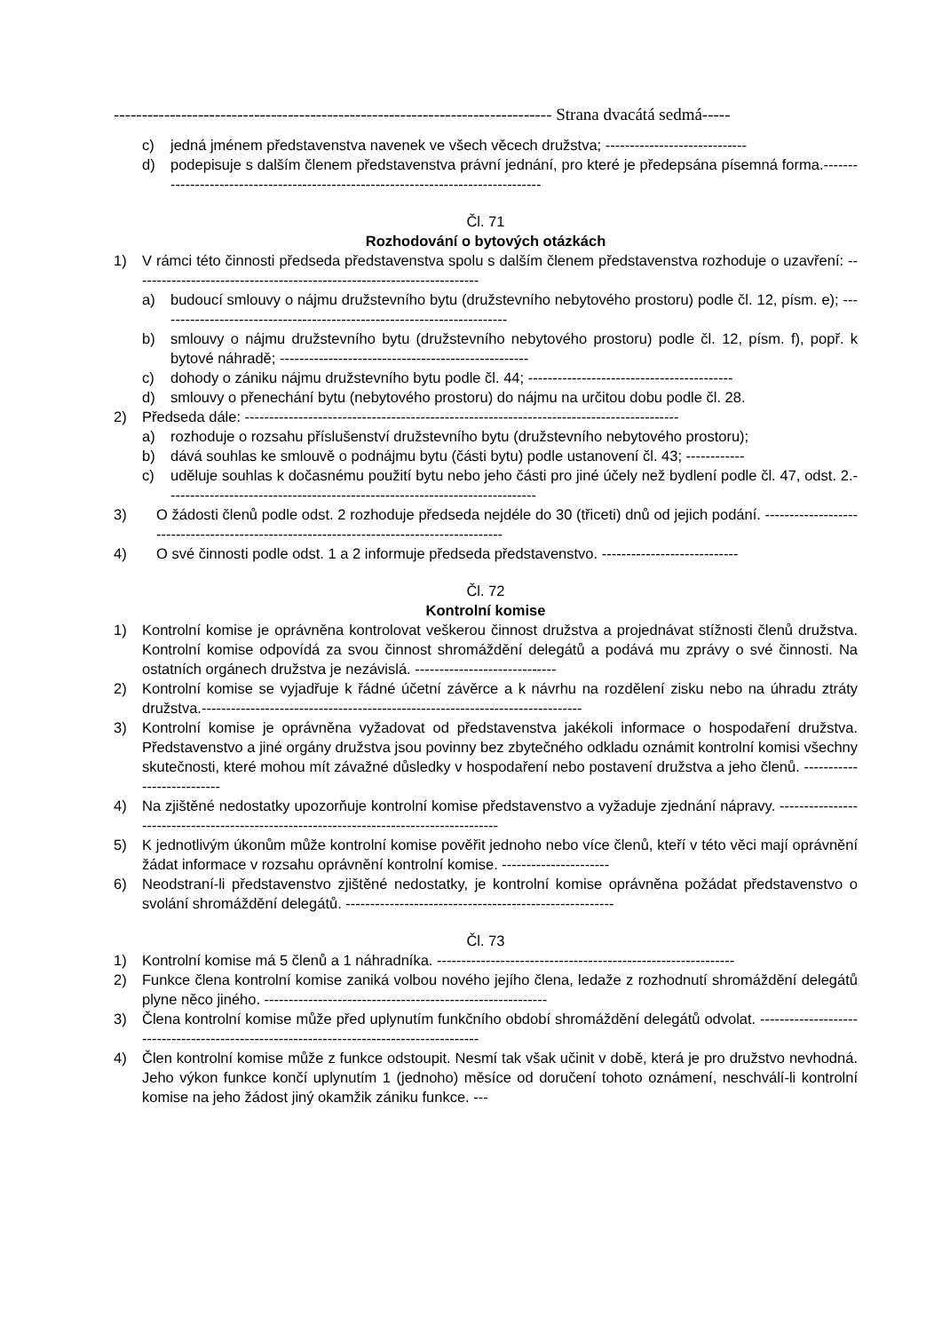------------------------------------------------------------------------------ Strana dvacátá sedmá-----
c) jedná jménem představenstva navenek ve všech věcech družstva; -----------------------------
d) podepisuje s dalším členem představenstva právní jednání, pro které je předepsána písemná forma.-----------------------------------------------------------------------------------
Čl. 71
Rozhodování o bytových otázkách
1) V rámci této činnosti předseda představenstva spolu s dalším členem představenstva rozhoduje o uzavření: -----------------------------------------------------------------------
a) budoucí smlouvy o nájmu družstevního bytu (družstevního nebytového prostoru) podle čl. 12, písm. e); ------------------------------------------------------------------------
b) smlouvy o nájmu družstevního bytu (družstevního nebytového prostoru) podle čl. 12, písm. f), popř. k bytové náhradě; ---------------------------------------------------
c) dohody o zániku nájmu družstevního bytu podle čl. 44; ------------------------------------------
d) smlouvy o přenechání bytu (nebytového prostoru) do nájmu na určitou dobu podle čl. 28.
2) Předseda dále: -----------------------------------------------------------------------------------------
a) rozhoduje o rozsahu příslušenství družstevního bytu (družstevního nebytového prostoru);
b) dává souhlas ke smlouvě o podnájmu bytu (části bytu) podle ustanovení čl. 43; ------------
c) uděluje souhlas k dočasnému použití bytu nebo jeho části pro jiné účely než bydlení podle čl. 47, odst. 2.----------------------------------------------------------------------------
3) O žádosti členů podle odst. 2 rozhoduje předseda nejdéle do 30 (třiceti) dnů od jejich podání. ------------------------------------------------------------------------------------------
4) O své činnosti podle odst. 1 a 2 informuje předseda představenstvo. ----------------------------
Čl. 72
Kontrolní komise
1) Kontrolní komise je oprávněna kontrolovat veškerou činnost družstva a projednávat stížnosti členů družstva. Kontrolní komise odpovídá za svou činnost shromáždění delegátů a podává mu zprávy o své činnosti. Na ostatních orgánech družstva je nezávislá. -----------------------------
2) Kontrolní komise se vyjadřuje k řádné účetní závěrce a k návrhu na rozdělení zisku nebo na úhradu ztráty družstva.------------------------------------------------------------------------------
3) Kontrolní komise je oprávněna vyžadovat od představenstva jakékoli informace o hospodaření družstva. Představenstvo a jiné orgány družstva jsou povinny bez zbytečného odkladu oznámit kontrolní komisi všechny skutečnosti, které mohou mít závažné důsledky v hospodaření nebo postavení družstva a jeho členů. ---------------------------
4) Na zjištěné nedostatky upozorňuje kontrolní komise představenstvo a vyžaduje zjednání nápravy. -----------------------------------------------------------------------------------------
5) K jednotlivým úkonům může kontrolní komise pověřit jednoho nebo více členů, kteří v této věci mají oprávnění žádat informace v rozsahu oprávnění kontrolní komise. ----------------------
6) Neodstraní-li představenstvo zjištěné nedostatky, je kontrolní komise oprávněna požádat představenstvo o svolání shromáždění delegátů. -------------------------------------------------------
Čl. 73
1) Kontrolní komise má 5 členů a 1 náhradníka. -------------------------------------------------------------
2) Funkce člena kontrolní komise zaniká volbou nového jejího člena, ledaže z rozhodnutí shromáždění delegátů plyne něco jiného. ----------------------------------------------------------
3) Člena kontrolní komise může před uplynutím funkčního období shromáždění delegátů odvolat. -----------------------------------------------------------------------------------------
4) Člen kontrolní komise může z funkce odstoupit. Nesmí tak však učinit v době, která je pro družstvo nevhodná. Jeho výkon funkce končí uplynutím 1 (jednoho) měsíce od doručení tohoto oznámení, neschválí-li kontrolní komise na jeho žádost jiný okamžik zániku funkce. ---